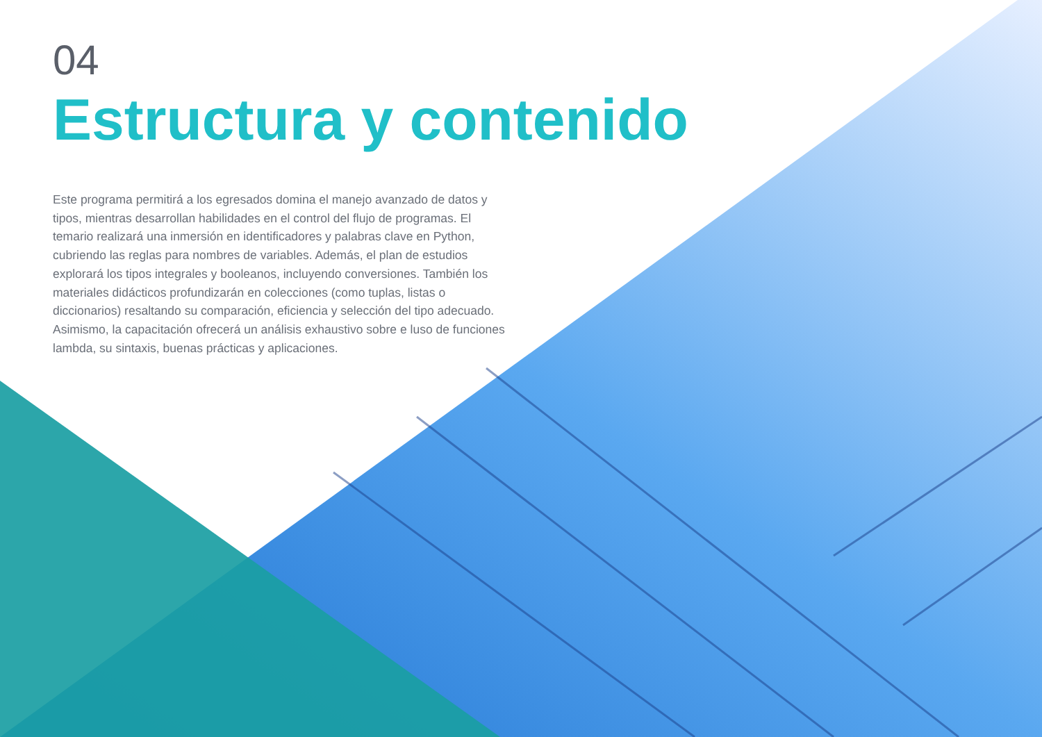04
Estructura y contenido
Este programa permitirá a los egresados domina el manejo avanzado de datos y tipos, mientras desarrollan habilidades en el control del flujo de programas. El temario realizará una inmersión en identificadores y palabras clave en Python, cubriendo las reglas para nombres de variables. Además, el plan de estudios explorará los tipos integrales y booleanos, incluyendo conversiones. También los materiales didácticos profundizarán en colecciones (como tuplas, listas o diccionarios) resaltando su comparación, eficiencia y selección del tipo adecuado. Asimismo, la capacitación ofrecerá un análisis exhaustivo sobre e luso de funciones lambda, su sintaxis, buenas prácticas y aplicaciones.